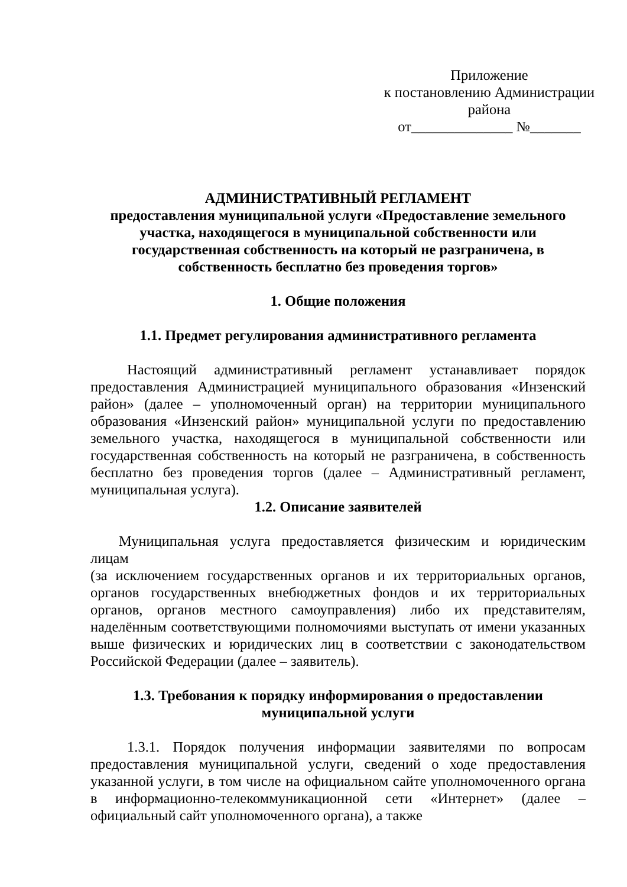Приложение
к постановлению Администрации
района
от______________ №_______
АДМИНИСТРАТИВНЫЙ РЕГЛАМЕНТ
предоставления муниципальной услуги «Предоставление земельного участка, находящегося в муниципальной собственности или государственная собственность на который не разграничена, в собственность бесплатно без проведения торгов»
1. Общие положения
1.1. Предмет регулирования административного регламента
Настоящий административный регламент устанавливает порядок предоставления Администрацией муниципального образования «Инзенский район» (далее – уполномоченный орган) на территории муниципального образования «Инзенский район» муниципальной услуги по предоставлению земельного участка, находящегося в муниципальной собственности или государственная собственность на который не разграничена, в собственность бесплатно без проведения торгов (далее – Административный регламент, муниципальная услуга).
1.2. Описание заявителей
Муниципальная услуга предоставляется физическим и юридическим лицам
(за исключением государственных органов и их территориальных органов, органов государственных внебюджетных фондов и их территориальных органов, органов местного самоуправления) либо их представителям, наделённым соответствующими полномочиями выступать от имени указанных выше физических и юридических лиц в соответствии с законодательством Российской Федерации (далее – заявитель).
1.3. Требования к порядку информирования о предоставлении муниципальной услуги
1.3.1. Порядок получения информации заявителями по вопросам предоставления муниципальной услуги, сведений о ходе предоставления указанной услуги, в том числе на официальном сайте уполномоченного органа в информационно-телекоммуникационной сети «Интернет» (далее – официальный сайт уполномоченного органа), а также